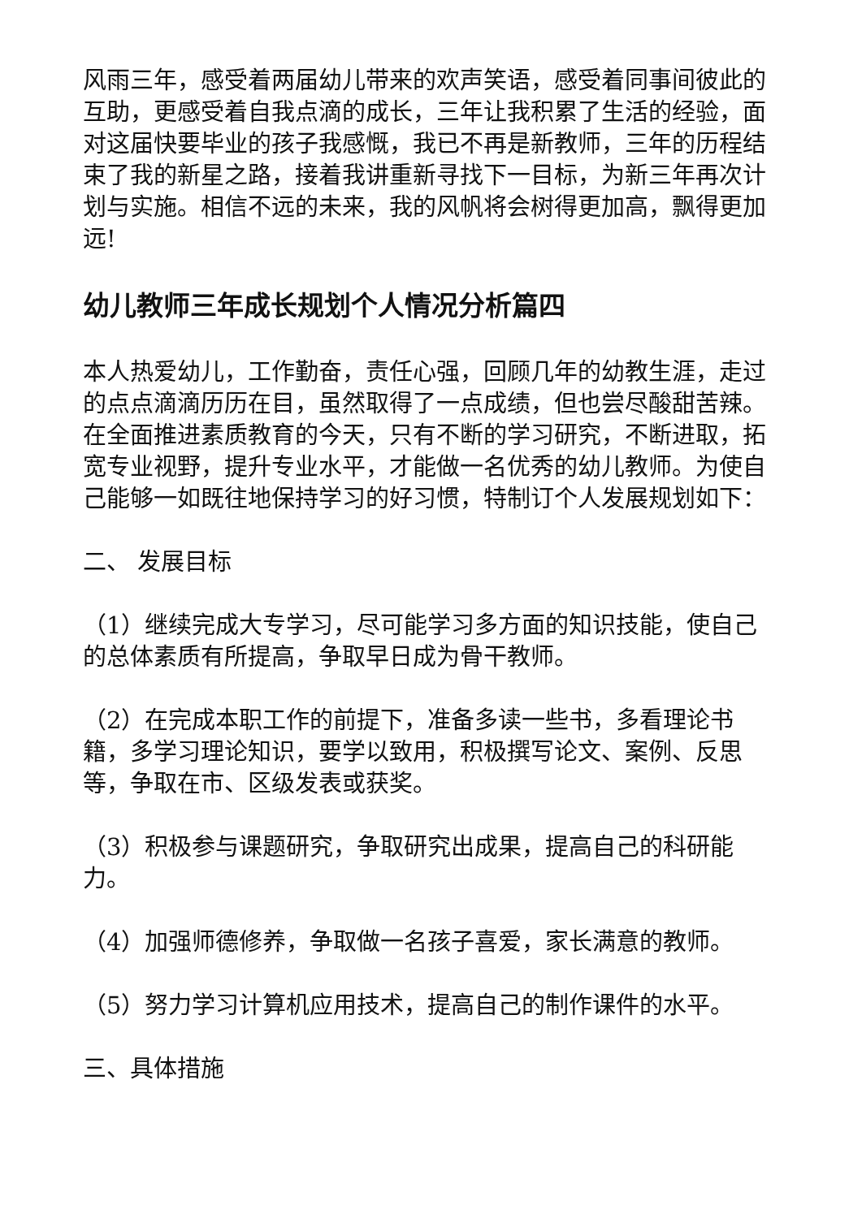风雨三年，感受着两届幼儿带来的欢声笑语，感受着同事间彼此的互助，更感受着自我点滴的成长，三年让我积累了生活的经验，面对这届快要毕业的孩子我感慨，我已不再是新教师，三年的历程结束了我的新星之路，接着我讲重新寻找下一目标，为新三年再次计划与实施。相信不远的未来，我的风帆将会树得更加高，飘得更加远!
幼儿教师三年成长规划个人情况分析篇四
本人热爱幼儿，工作勤奋，责任心强，回顾几年的幼教生涯，走过的点点滴滴历历在目，虽然取得了一点成绩，但也尝尽酸甜苦辣。在全面推进素质教育的今天，只有不断的学习研究，不断进取，拓宽专业视野，提升专业水平，才能做一名优秀的幼儿教师。为使自己能够一如既往地保持学习的好习惯，特制订个人发展规划如下：
二、 发展目标
（1）继续完成大专学习，尽可能学习多方面的知识技能，使自己的总体素质有所提高，争取早日成为骨干教师。
（2）在完成本职工作的前提下，准备多读一些书，多看理论书籍，多学习理论知识，要学以致用，积极撰写论文、案例、反思等，争取在市、区级发表或获奖。
（3）积极参与课题研究，争取研究出成果，提高自己的科研能力。
（4）加强师德修养，争取做一名孩子喜爱，家长满意的教师。
（5）努力学习计算机应用技术，提高自己的制作课件的水平。
三、具体措施